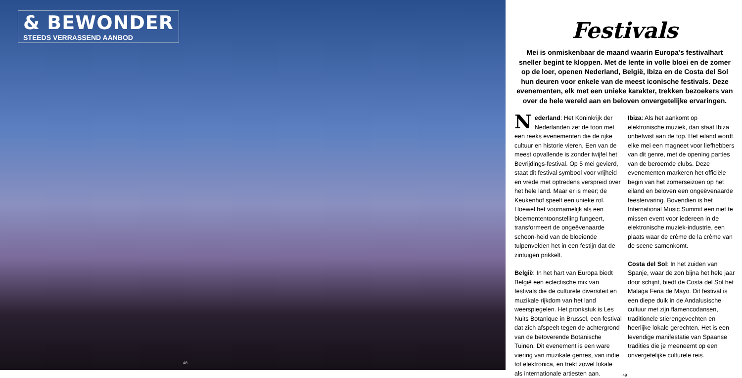& BEWONDER
STEEDS VERRASSEND AANBOD
48
Festivals
Mei is onmiskenbaar de maand waarin Europa's festivalhart sneller begint te kloppen. Met de lente in volle bloei en de zomer op de loer, openen Nederland, België, Ibiza en de Costa del Sol hun deuren voor enkele van de meest iconische festivals. Deze evenementen, elk met een unieke karakter, trekken bezoekers van over de hele wereld aan en beloven onvergetelijke ervaringen.
Nederland: Het Koninkrijk der Nederlanden zet de toon met een reeks evenementen die de rijke cultuur en historie vieren. Een van de meest opvallende is zonder twijfel het Bevrijdings-festival. Op 5 mei gevierd, staat dit festival symbool voor vrijheid en vrede met optredens verspreid over het hele land. Maar er is meer; de Keukenhof speelt een unieke rol. Hoewel het voornamelijk als een bloemententoonstelling fungeert, transformeert de ongeëvenaarde schoon-heid van de bloeiende tulpenvelden het in een festijn dat de zintuigen prikkelt.
België: In het hart van Europa biedt België een eclectische mix van festivals die de culturele diversiteit en muzikale rijkdom van het land weerspiegelen. Het pronkstuk is Les Nuits Botanique in Brussel, een festival dat zich afspeelt tegen de achtergrond van de betoverende Botanische Tuinen. Dit evenement is een ware viering van muzikale genres, van indie tot elektronica, en trekt zowel lokale als internationale artiesten aan.
Ibiza: Als het aankomt op elektronische muziek, dan staat Ibiza onbetwist aan de top. Het eiland wordt elke mei een magneet voor liefhebbers van dit genre, met de opening parties van de beroemde clubs. Deze evenementen markeren het officiële begin van het zomerseizoen op het eiland en beloven een ongeëvenaarde feestervaring. Bovendien is het International Music Summit een niet te missen event voor iedereen in de elektronische muziek-industrie, een plaats waar de crème de la crème van de scene samenkomt.
Costa del Sol: In het zuiden van Spanje, waar de zon bijna het hele jaar door schijnt, biedt de Costa del Sol het Malaga Feria de Mayo. Dit festival is een diepe duik in de Andalusische cultuur met zijn flamencodansen, traditionele stierengevechten en heerlijke lokale gerechten. Het is een levendige manifestatie van Spaanse tradities die je meeneemt op een onvergetelijke culturele reis.
49